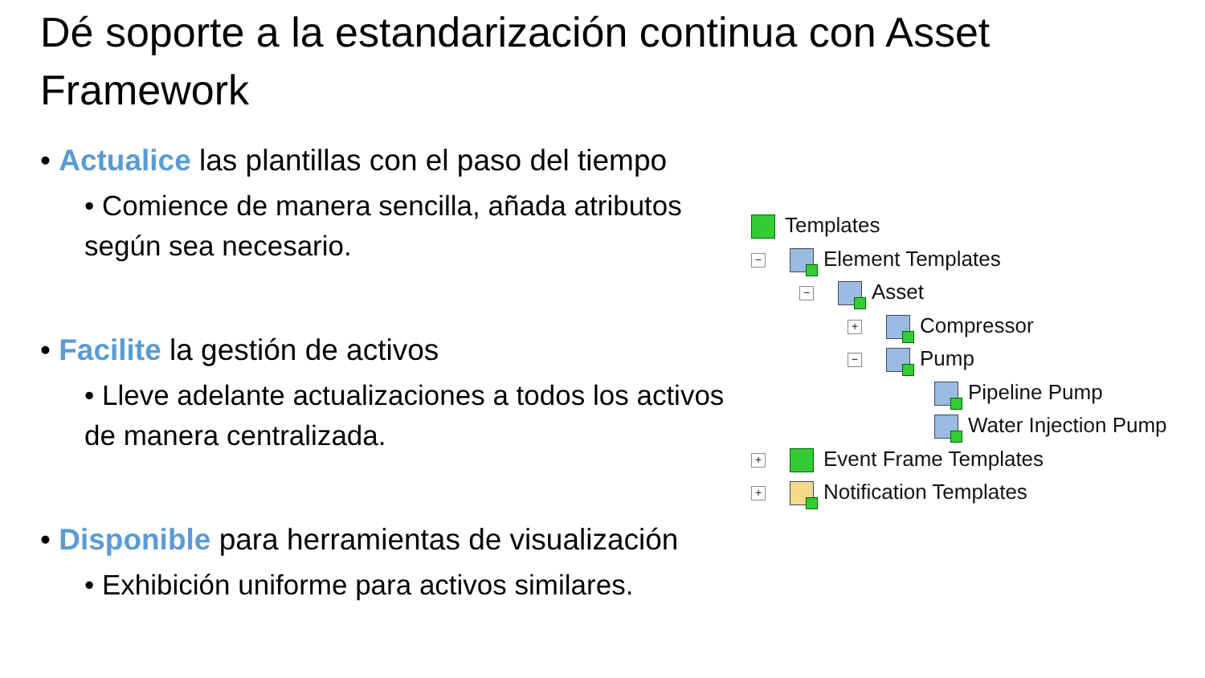Dé soporte a la estandarización continua con Asset Framework
• Actualice las plantillas con el paso del tiempo
• Comience de manera sencilla, añada atributos según sea necesario.
• Facilite la gestión de activos
• Lleve adelante actualizaciones a todos los activos de manera centralizada.
• Disponible para herramientas de visualización
• Exhibición uniforme para activos similares.
Templates
− Element Templates
− Asset
+ Compressor
− Pump
Pipeline Pump
Water Injection Pump
+ Event Frame Templates
+ Notification Templates